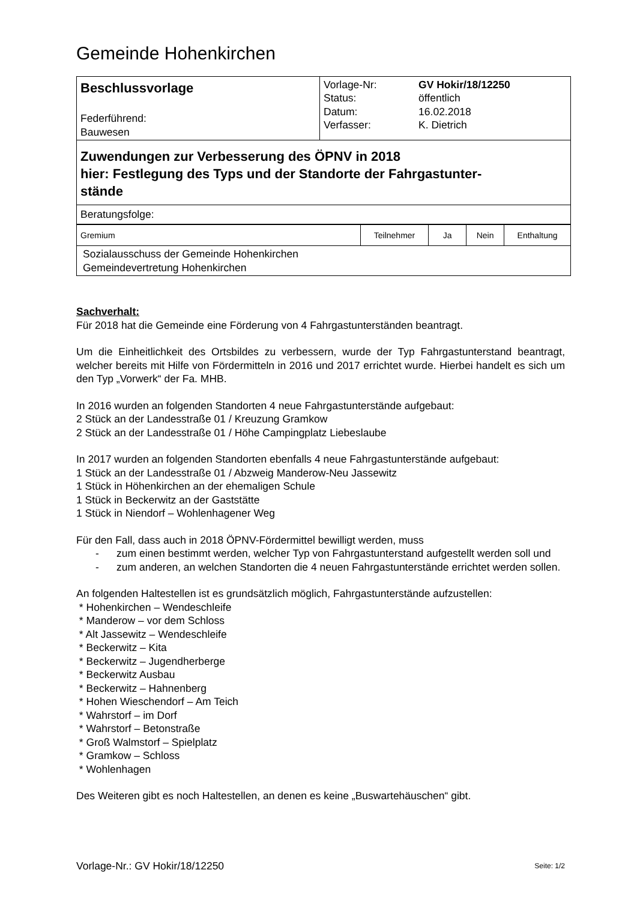Gemeinde Hohenkirchen
| Beschlussvorlage Federführend: Bauwesen | Vorlage-Nr: Status: Datum: Verfasser: | GV Hokir/18/12250 öffentlich 16.02.2018 K. Dietrich |
| Zuwendungen zur Verbesserung des ÖPNV in 2018 hier: Festlegung des Typs und der Standorte der Fahrgastunter- stände | | |
| Beratungsfolge: | | |
| Gremium | Teilnehmer | Ja | Nein | Enthaltung |
| Sozialausschuss der Gemeinde Hohenkirchen Gemeindevertretung Hohenkirchen | | | | |
Sachverhalt:
Für 2018 hat die Gemeinde eine Förderung von 4 Fahrgastunterständen beantragt.
Um die Einheitlichkeit des Ortsbildes zu verbessern, wurde der Typ Fahrgastunterstand beantragt, welcher bereits mit Hilfe von Fördermitteln in 2016 und 2017 errichtet wurde. Hierbei handelt es sich um den Typ „Vorwerk“ der Fa. MHB.
In 2016 wurden an folgenden Standorten 4 neue Fahrgastunterstände aufgebaut:
2 Stück an der Landesstraße 01 / Kreuzung Gramkow
2 Stück an der Landesstraße 01 / Höhe Campingplatz Liebeslaube
In 2017 wurden an folgenden Standorten ebenfalls 4 neue Fahrgastunterstände aufgebaut:
1 Stück an der Landesstraße 01 / Abzweig Manderow-Neu Jassewitz
1 Stück in Höhenkirchen an der ehemaligen Schule
1 Stück in Beckerwitz an der Gaststätte
1 Stück in Niendorf – Wohlenhagener Weg
Für den Fall, dass auch in 2018 ÖPNV-Fördermittel bewilligt werden, muss
- zum einen bestimmt werden, welcher Typ von Fahrgastunterstand aufgestellt werden soll und
- zum anderen, an welchen Standorten die 4 neuen Fahrgastunterstände errichtet werden sollen.
An folgenden Haltestellen ist es grundsätzlich möglich, Fahrgastunterstände aufzustellen:
* Hohenkirchen – Wendeschleife
* Manderow – vor dem Schloss
* Alt Jassewitz – Wendeschleife
* Beckerwitz – Kita
* Beckerwitz – Jugendherberge
* Beckerwitz Ausbau
* Beckerwitz – Hahnenberg
* Hohen Wieschendorf – Am Teich
* Wahrstorf – im Dorf
* Wahrstorf – Betonstraße
* Groß Walmstorf – Spielplatz
* Gramkow – Schloss
* Wohlenhagen
Des Weiteren gibt es noch Haltestellen, an denen es keine „Buswartehäuschen“ gibt.
Vorlage-Nr.: GV Hokir/18/12250 Seite: 1/2